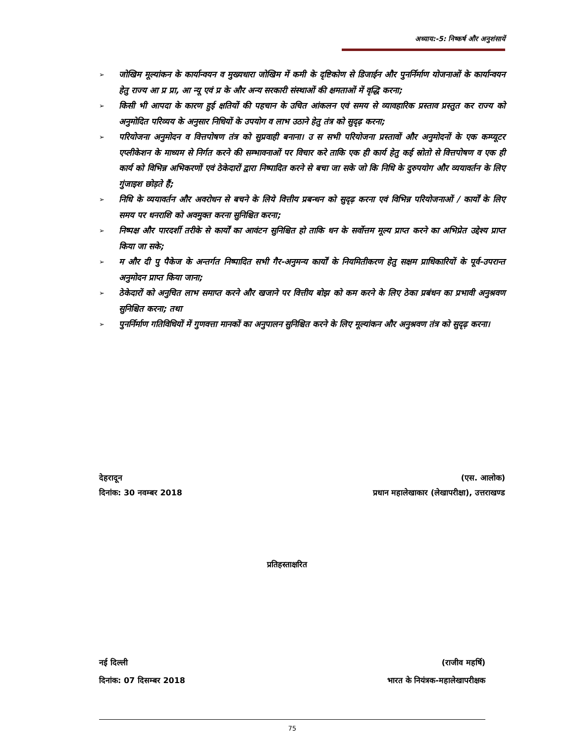अध्याय:-5: निष्कर्ष और अनुशंसायें
➢ जोखिम मूल्यांकन के कार्यान्वयन व मुख्यधारा जोखिम में कमी के दृष्टिकोण से डिजाईन और पुनर्निर्माण योजनाओं के कार्यान्वयन हेतु राज्य आ प्र प्रा, आ न्यू एवं प्र के और अन्य सरकारी संस्थाओं की क्षमताओं में वृद्धि करना;
➢ किसी भी आपदा के कारण हुई क्षतियों की पहचान के उचित आंकलन एवं समय से व्यावहारिक प्रस्ताव प्रस्तुत कर राज्य को अनुमोदित परिव्यय के अनुसार निधियों के उपयोग व लाभ उठाने हेतु तंत्र को सुदृढ़ करना;
➢ परियोजना अनुमोदन व वित्तपोषण तंत्र को सुप्रवाही बनाना। उ स सभी परियोजना प्रस्तावों और अनुमोदनों के एक कम्प्यूटर एप्लीकेशन के माध्यम से निर्गत करने की सम्भावनाओं पर विचार करे ताकि एक ही कार्य हेतु कई स्रोतो से वित्तपोषण व एक ही कार्य को विभिन्न अभिकरणों एवं ठेकेदारों द्वारा निष्पादित करने से बचा जा सके जो कि निधि के दुरुपयोग और व्ययावर्तन के लिए गुंजाइश छोड़ते हैं;
➢ निधि के व्ययावर्तन और अवरोधन से बचने के लिये वित्तीय प्रबन्धन को सुदृढ़ करना एवं विभिन्न परियोजनाओं / कार्यों के लिए समय पर धनराशि को अवमुक्त करना सुनिश्चित करना;
➢ निष्पक्ष और पारदर्शी तरीके से कार्यों का आवंटन सुनिश्चित हो ताकि धन के सर्वोत्तम मूल्य प्राप्त करने का अभिप्रेत उद्देश्य प्राप्त किया जा सके;
➢ म और दी पु पैकेज के अन्तर्गत निष्पादित सभी गैर-अनुमन्य कार्यों के नियमितीकरण हेतु सक्षम प्राधिकारियों के पूर्व-उपरान्त अनुमोदन प्राप्त किया जाना;
➢ ठेकेदारों को अनुचित लाभ समाप्त करने और खजाने पर वित्तीय बोझ को कम करने के लिए ठेका प्रबंधन का प्रभावी अनुश्रवण सुनिश्चित करना; तथा
➢ पुनर्निर्माण गतिविधियों में गुणवत्ता मानकों का अनुपालन सुनिश्चित करने के लिए मूल्यांकन और अनुश्रवण तंत्र को सुदृढ़ करना।
देहरादून
दिनांक: 30 नवम्बर 2018
(एस. आलोक)
प्रधान महालेखाकार (लेखापरीक्षा), उत्तराखण्ड
प्रतिहस्ताक्षरित
नई दिल्ली
दिनांक: 07 दिसम्बर 2018
(राजीव महर्षि)
भारत के नियंत्रक-महालेखापरीक्षक
75